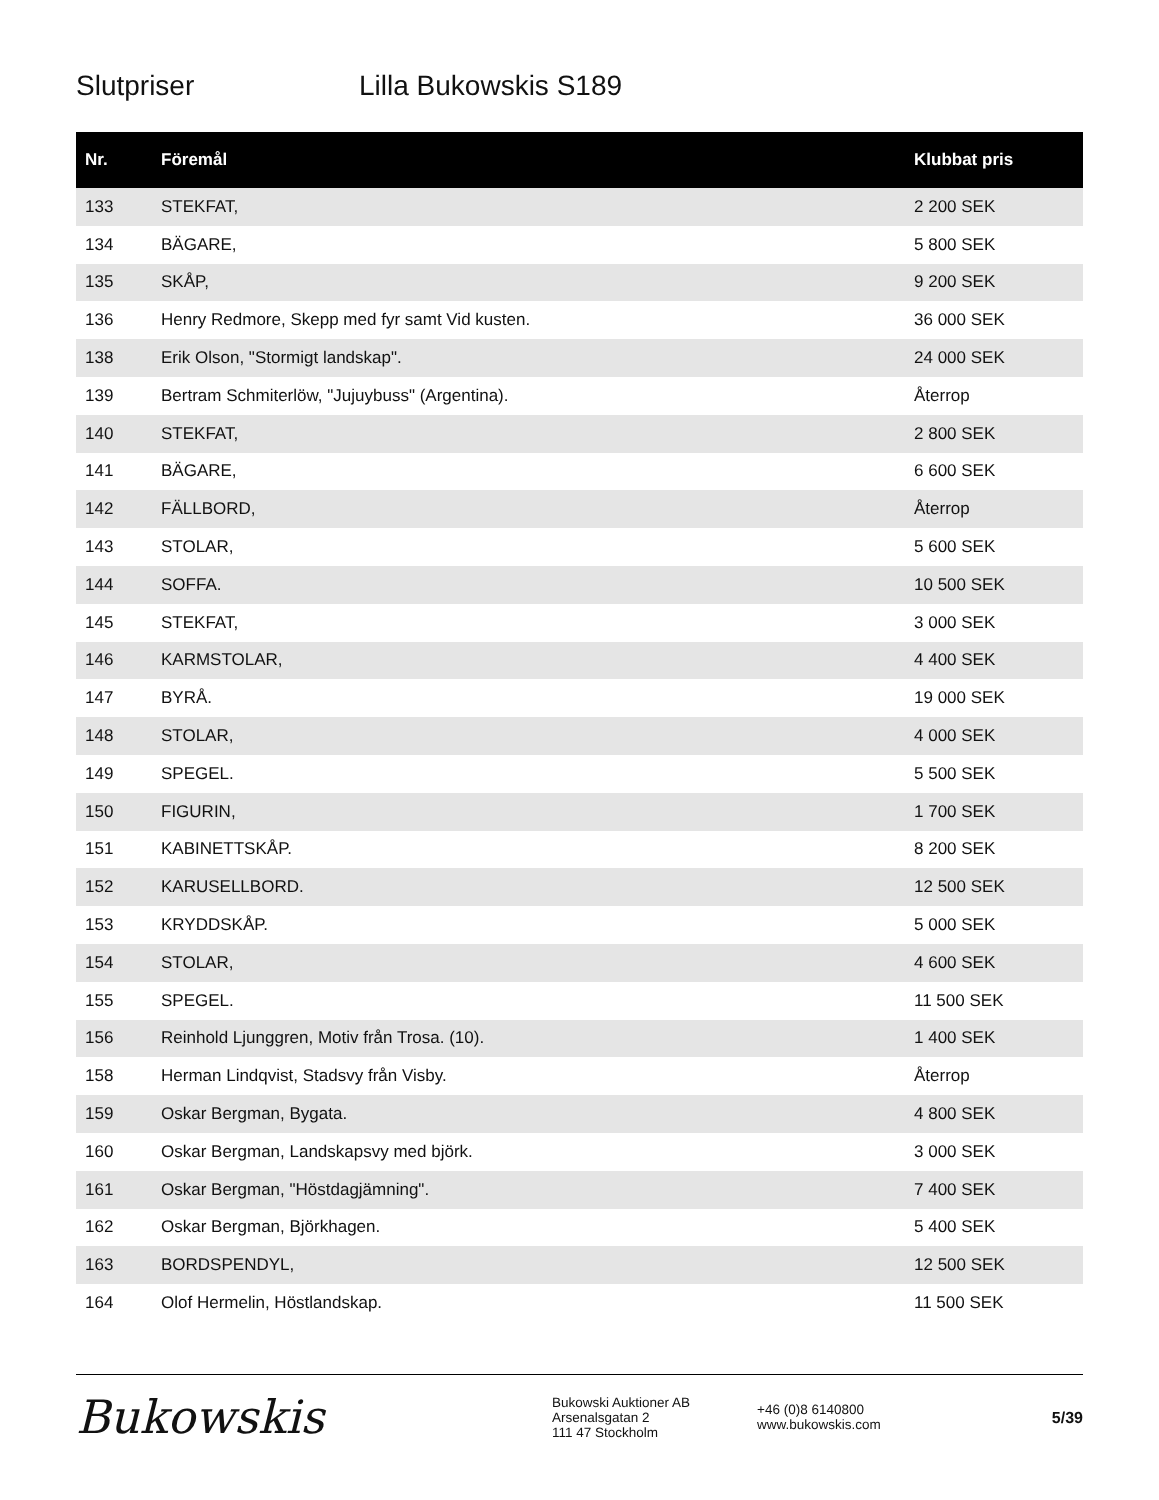Slutpriser Lilla Bukowskis S189
| Nr. | Föremål | Klubbat pris |
| --- | --- | --- |
| 133 | STEKFAT, | 2 200 SEK |
| 134 | BÄGARE, | 5 800 SEK |
| 135 | SKÅP, | 9 200 SEK |
| 136 | Henry Redmore, Skepp med fyr samt Vid kusten. | 36 000 SEK |
| 138 | Erik Olson, "Stormigt landskap". | 24 000 SEK |
| 139 | Bertram Schmiterlöw, "Jujuybuss" (Argentina). | Återrop |
| 140 | STEKFAT, | 2 800 SEK |
| 141 | BÄGARE, | 6 600 SEK |
| 142 | FÄLLBORD, | Återrop |
| 143 | STOLAR, | 5 600 SEK |
| 144 | SOFFA. | 10 500 SEK |
| 145 | STEKFAT, | 3 000 SEK |
| 146 | KARMSTOLAR, | 4 400 SEK |
| 147 | BYRÅ. | 19 000 SEK |
| 148 | STOLAR, | 4 000 SEK |
| 149 | SPEGEL. | 5 500 SEK |
| 150 | FIGURIN, | 1 700 SEK |
| 151 | KABINETTSKÅP. | 8 200 SEK |
| 152 | KARUSELLBORD. | 12 500 SEK |
| 153 | KRYDDSKÅP. | 5 000 SEK |
| 154 | STOLAR, | 4 600 SEK |
| 155 | SPEGEL. | 11 500 SEK |
| 156 | Reinhold Ljunggren, Motiv från Trosa. (10). | 1 400 SEK |
| 158 | Herman Lindqvist, Stadsvy från Visby. | Återrop |
| 159 | Oskar Bergman, Bygata. | 4 800 SEK |
| 160 | Oskar Bergman, Landskapsvy med björk. | 3 000 SEK |
| 161 | Oskar Bergman, "Höstdagjämning". | 7 400 SEK |
| 162 | Oskar Bergman, Björkhagen. | 5 400 SEK |
| 163 | BORDSPENDYL, | 12 500 SEK |
| 164 | Olof Hermelin, Höstlandskap. | 11 500 SEK |
Bukowskis
Bukowski Auktioner AB
Arsenalsgatan 2
111 47 Stockholm
+46 (0)8 6140800
www.bukowskis.com
5/39